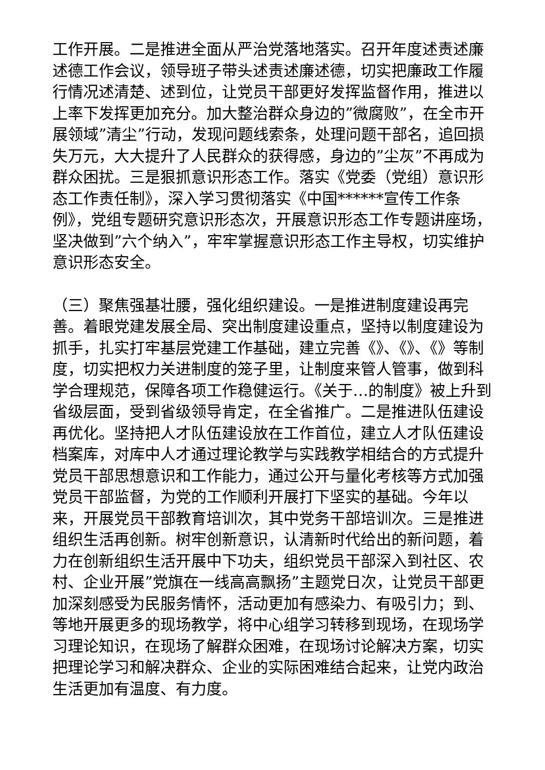工作开展。二是推进全面从严治党落地落实。召开年度述责述廉述德工作会议，领导班子带头述责述廉述德，切实把廉政工作履行情况述清楚、述到位，让党员干部更好发挥监督作用，推进以上率下发挥更加充分。加大整治群众身边的”微腐败”，在全市开展领域”清尘”行动，发现问题线索条，处理问题干部名，追回损失万元，大大提升了人民群众的获得感，身边的”尘灰”不再成为群众困扰。三是狠抓意识形态工作。落实《党委（党组）意识形态工作责任制》，深入学习贯彻落实《中国******宣传工作条例》，党组专题研究意识形态次，开展意识形态工作专题讲座场，坚决做到”六个纳入”，牢牢掌握意识形态工作主导权，切实维护意识形态安全。
（三）聚焦强基壮腰，强化组织建设。一是推进制度建设再完善。着眼党建发展全局、突出制度建设重点，坚持以制度建设为抓手，扎实打牢基层党建工作基础，建立完善《》、《》、《》等制度，切实把权力关进制度的笼子里，让制度来管人管事，做到科学合理规范，保障各项工作稳健运行。《关于…的制度》被上升到省级层面，受到省级领导肯定，在全省推广。二是推进队伍建设再优化。坚持把人才队伍建设放在工作首位，建立人才队伍建设档案库，对库中人才通过理论教学与实践教学相结合的方式提升党员干部思想意识和工作能力，通过公开与量化考核等方式加强党员干部监督，为党的工作顺利开展打下坚实的基础。今年以来，开展党员干部教育培训次，其中党务干部培训次。三是推进组织生活再创新。树牢创新意识，认清新时代给出的新问题，着力在创新组织生活开展中下功夫，组织党员干部深入到社区、农村、企业开展”党旗在一线高高飘扬”主题党日次，让党员干部更加深刻感受为民服务情怀，活动更加有感染力、有吸引力；到、等地开展更多的现场教学，将中心组学习转移到现场，在现场学习理论知识，在现场了解群众困难，在现场讨论解决方案，切实把理论学习和解决群众、企业的实际困难结合起来，让党内政治生活更加有温度、有力度。